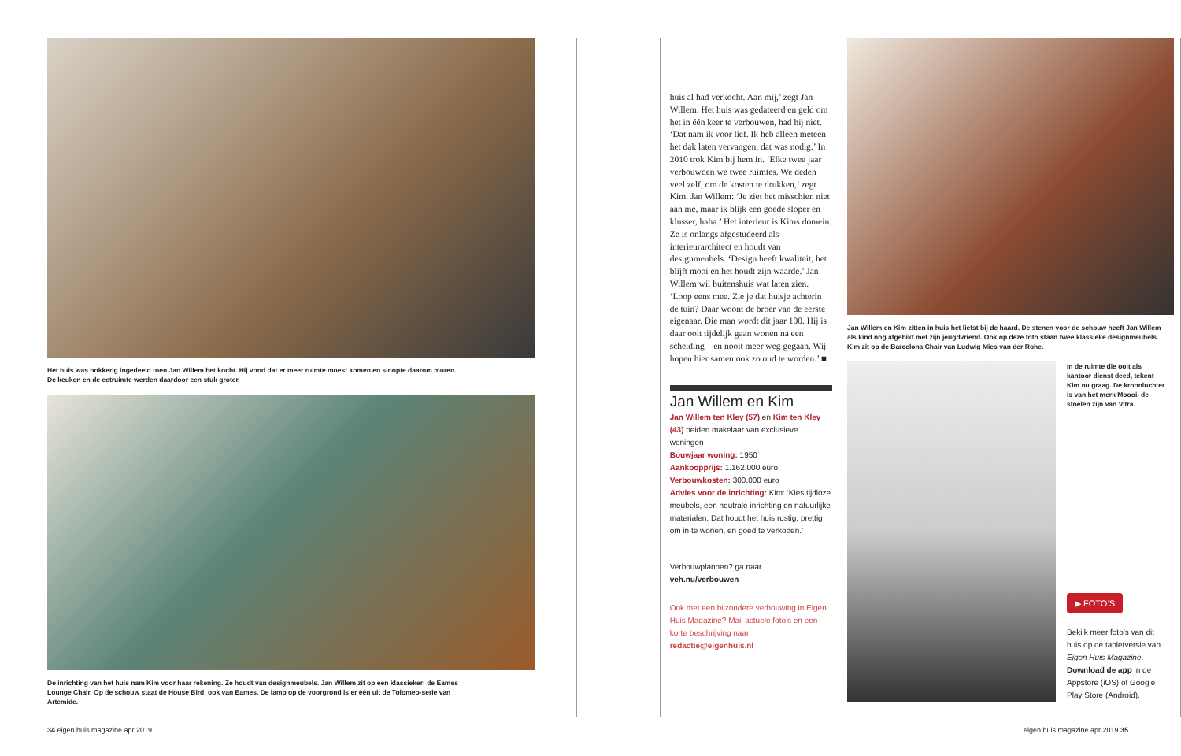Het huis was hokkerig ingedeeld toen Jan Willem het kocht. Hij vond dat er meer ruimte moest komen en sloopte daarom muren. De keuken en de eetruimte werden daardoor een stuk groter.
De inrichting van het huis nam Kim voor haar rekening. Ze houdt van designmeubels. Jan Willem zit op een klassieker: de Eames Lounge Chair. Op de schouw staat de House Bird, ook van Eames. De lamp op de voorgrond is er één uit de Tolomeo-serie van Artemide.
huis al had verkocht. Aan mij,’ zegt Jan Willem. Het huis was gedateerd en geld om het in één keer te verbouwen, had hij niet. ‘Dat nam ik voor lief. Ik heb alleen meteen het dak laten vervangen, dat was nodig.’ In 2010 trok Kim bij hem in. ‘Elke twee jaar verbouwden we twee ruimtes. We deden veel zelf, om de kosten te drukken,’ zegt Kim. Jan Willem: ‘Je ziet het misschien niet aan me, maar ik blijk een goede sloper en klusser, haha.’ Het interieur is Kims domein. Ze is onlangs afgestudeerd als interieurarchitect en houdt van designmeubels. ‘Design heeft kwaliteit, het blijft mooi en het houdt zijn waarde.’ Jan Willem wil buitenshuis wat laten zien. ‘Loop eens mee. Zie je dat huisje achterin de tuin? Daar woont de broer van de eerste eigenaar. Die man wordt dit jaar 100. Hij is daar ooit tijdelijk gaan wonen na een scheiding – en nooit meer weg gegaan. Wij hopen hier samen ook zo oud te worden.’ ■
Jan Willem en Kim
Jan Willem ten Kley (57) en Kim ten Kley (43) beiden makelaar van exclusieve woningen
Bouwjaar woning: 1950
Aankoopprijs: 1.162.000 euro
Verbouwkosten: 300.000 euro
Advies voor de inrichting: Kim: ‘Kies tijdloze meubels, een neutrale inrichting en natuurlijke materialen. Dat houdt het huis rustig, prettig om in te wonen, en goed te verkopen.’
Verbouwplannen? ga naar
veh.nu/verbouwen
Ook met een bijzondere verbouwing in Eigen Huis Magazine? Mail actuele foto’s en een korte beschrijving naar
redactie@eigenhuis.nl
Jan Willem en Kim zitten in huis het liefst bij de haard. De stenen voor de schouw heeft Jan Willem als kind nog afgebikt met zijn jeugdvriend. Ook op deze foto staan twee klassieke designmeubels. Kim zit op de Barcelona Chair van Ludwig Mies van der Rohe.
In de ruimte die ooit als kantoor dienst deed, tekent Kim nu graag. De kroonluchter is van het merk Moooi, de stoelen zijn van Vitra.
▶ FOTO’S
Bekijk meer foto’s van dit huis op de tabletversie van Eigen Huis Magazine. Download de app in de Appstore (iOS) of Google Play Store (Android).
34 eigen huis magazine apr 2019
eigen huis magazine apr 2019 35